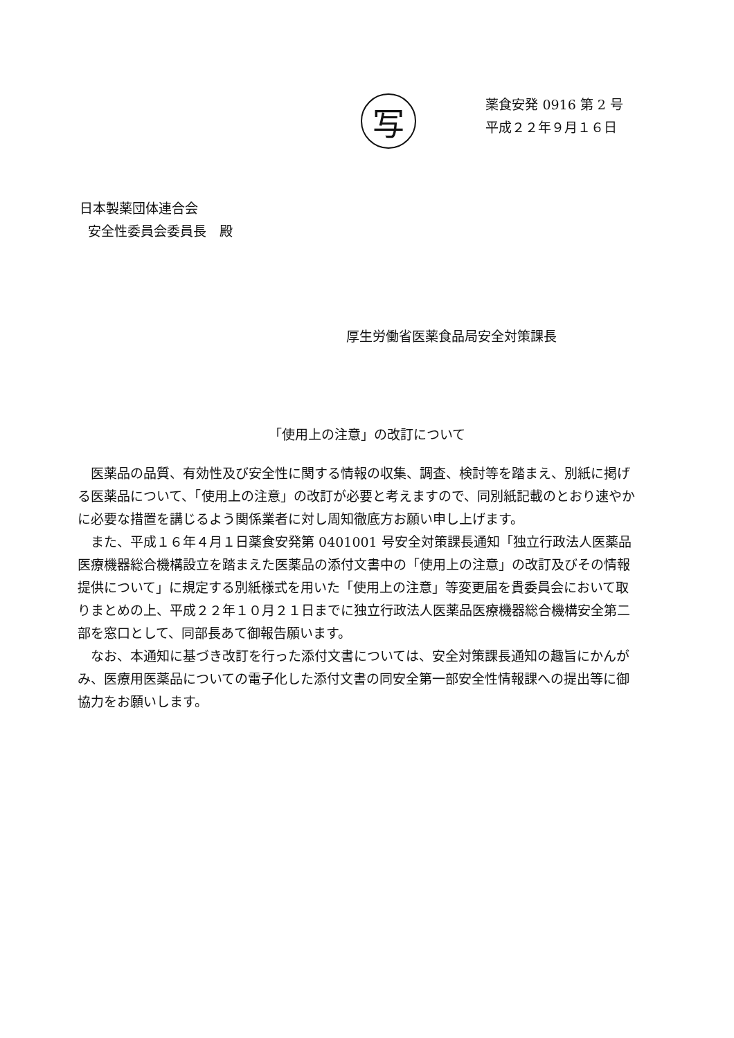写
薬食安発 0916 第 2 号
平成２２年９月１６日
日本製薬団体連合会
安全性委員会委員長　殿
厚生労働省医薬食品局安全対策課長
「使用上の注意」の改訂について
医薬品の品質、有効性及び安全性に関する情報の収集、調査、検討等を踏まえ、別紙に掲げる医薬品について、「使用上の注意」の改訂が必要と考えますので、同別紙記載のとおり速やかに必要な措置を講じるよう関係業者に対し周知徹底方お願い申し上げます。
また、平成１６年４月１日薬食安発第 0401001 号安全対策課長通知「独立行政法人医薬品医療機器総合機構設立を踏まえた医薬品の添付文書中の「使用上の注意」の改訂及びその情報提供について」に規定する別紙様式を用いた「使用上の注意」等変更届を貴委員会において取りまとめの上、平成２２年１０月２１日までに独立行政法人医薬品医療機器総合機構安全第二部を窓口として、同部長あて御報告願います。
なお、本通知に基づき改訂を行った添付文書については、安全対策課長通知の趣旨にかんがみ、医療用医薬品についての電子化した添付文書の同安全第一部安全性情報課への提出等に御協力をお願いします。